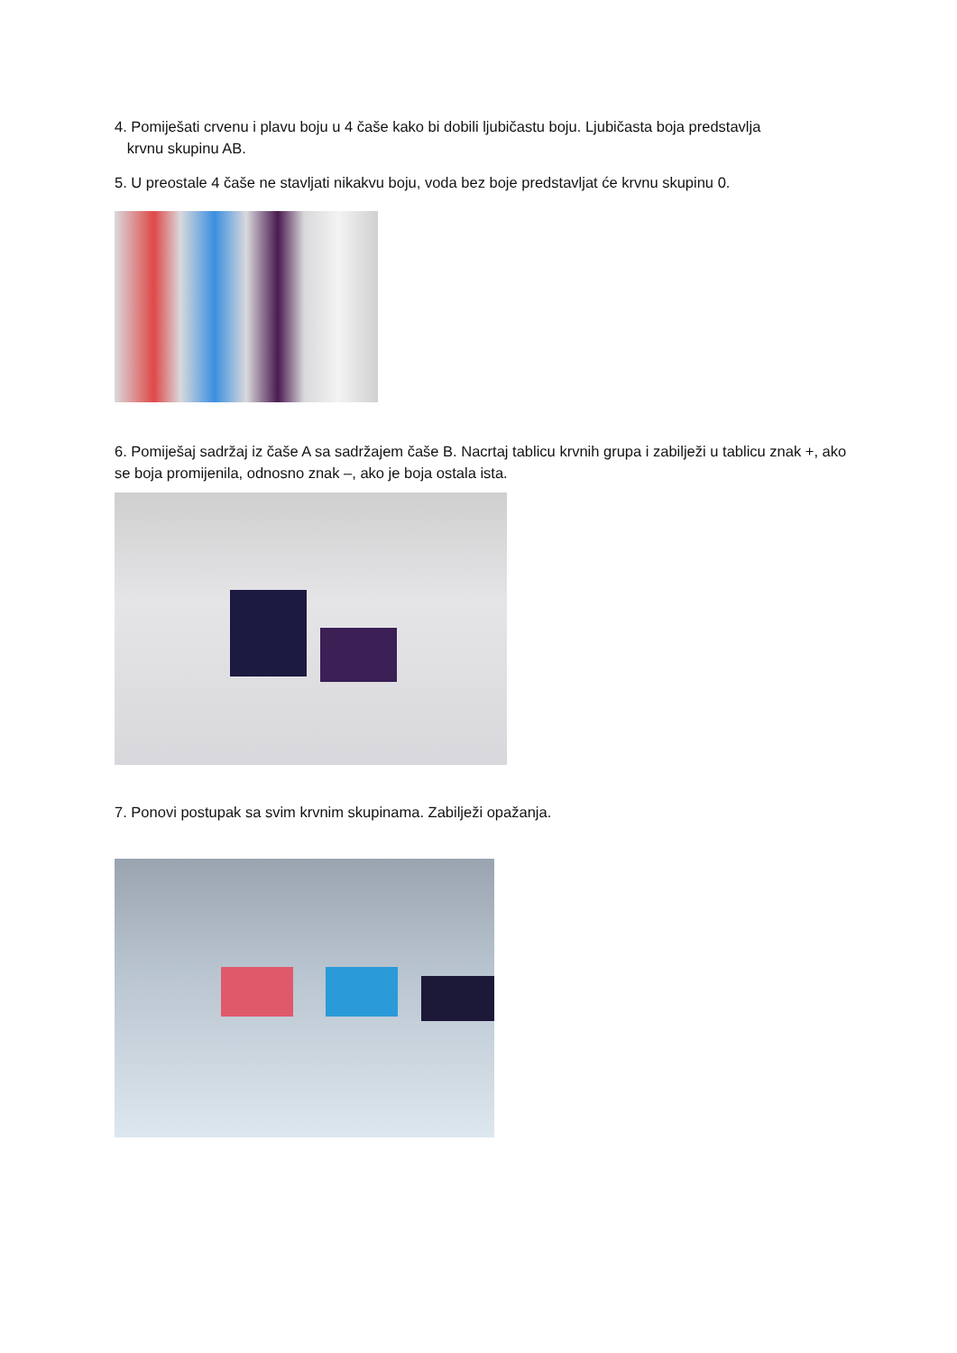4. Pomiješati crvenu i plavu boju u 4 čaše kako bi dobili ljubičastu boju. Ljubičasta boja predstavlja
krvnu skupinu AB.
5. U preostale 4 čaše ne stavljati nikakvu boju, voda bez boje predstavljat će krvnu skupinu 0.
6. Pomiješaj sadržaj iz čaše A sa sadržajem čaše B. Nacrtaj tablicu krvnih grupa i zabilježi u tablicu znak +, ako se boja promijenila, odnosno znak –, ako je boja ostala ista.
7. Ponovi postupak sa svim krvnim skupinama. Zabilježi opažanja.